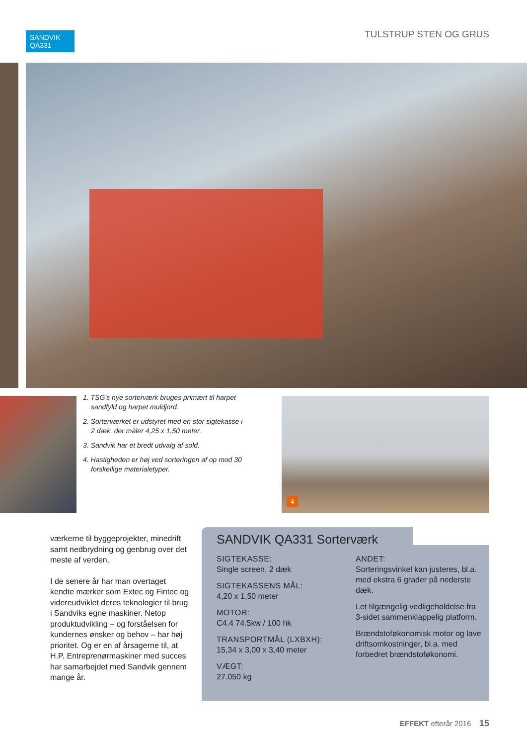SANDVIK
QA331
TULSTRUP STEN OG GRUS
1. TSG’s nye sorterværk bruges primært til harpet sandfyld og harpet muldjord.
2. Sorterværket er udstyret med en stor sigtekasse i 2 dæk, der måler 4,25 x 1,50 meter.
3. Sandvik har et bredt udvalg af sold.
4. Hastigheden er høj ved sorteringen af op mod 30 forskellige materialetyper.
4
værkerne til byggeprojekter, minedrift samt nedbrydning og genbrug over det meste af verden.
I de senere år har man overtaget kendte mærker som Extec og Fintec og videreudviklet deres teknologier til brug i Sandviks egne maskiner. Netop produktudvikling – og forståelsen for kundernes ønsker og behov – har høj prioritet. Og er en af årsagerne til, at H.P. Entreprenørmaskiner med succes har samarbejdet med Sandvik gennem mange år.
SANDVIK QA331 Sorterværk
SIGTEKASSE:
Single screen, 2 dæk
SIGTEKASSENS MÅL:
4,20 x 1,50 meter
MOTOR:
C4.4 74.5kw / 100 hk
TRANSPORTMÅL (LXBXH):
15,34 x 3,00 x 3,40 meter
VÆGT:
27.050 kg
ANDET:
Sorteringsvinkel kan justeres, bl.a. med ekstra 6 grader på nederste dæk.
Let tilgængelig vedligeholdelse fra 3-sidet sammenklappelig platform.
Brændstoføkonomisk motor og lave driftsomkostninger, bl.a. med forbedret brændstoføkonomi.
EFFEKT efterår 2016 15